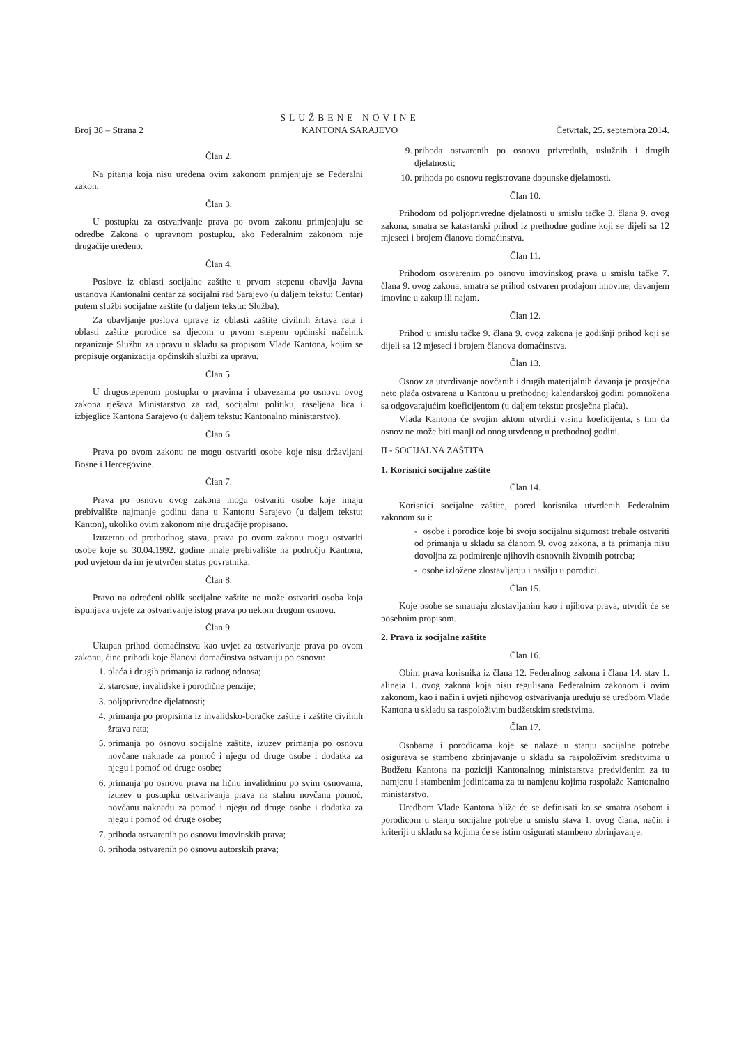Broj 38 – Strana 2
SLUŽBENE NOVINE
KANTONA SARAJEVO
Četvrtak, 25. septembra 2014.
Član 2.
Na pitanja koja nisu uređena ovim zakonom primjenjuje se Federalni zakon.
Član 3.
U postupku za ostvarivanje prava po ovom zakonu primjenjuju se odredbe Zakona o upravnom postupku, ako Federalnim zakonom nije drugačije uređeno.
Član 4.
Poslove iz oblasti socijalne zaštite u prvom stepenu obavlja Javna ustanova Kantonalni centar za socijalni rad Sarajevo (u daljem tekstu: Centar) putem službi socijalne zaštite (u daljem tekstu: Služba).
Za obavljanje poslova uprave iz oblasti zaštite civilnih žrtava rata i oblasti zaštite porodice sa djecom u prvom stepenu općinski načelnik organizuje Službu za upravu u skladu sa propisom Vlade Kantona, kojim se propisuje organizacija općinskih službi za upravu.
Član 5.
U drugostepenom postupku o pravima i obavezama po osnovu ovog zakona rješava Ministarstvo za rad, socijalnu politiku, raseljena lica i izbjeglice Kantona Sarajevo (u daljem tekstu: Kantonalno ministarstvo).
Član 6.
Prava po ovom zakonu ne mogu ostvariti osobe koje nisu državljani Bosne i Hercegovine.
Član 7.
Prava po osnovu ovog zakona mogu ostvariti osobe koje imaju prebivalište najmanje godinu dana u Kantonu Sarajevo (u daljem tekstu: Kanton), ukoliko ovim zakonom nije drugačije propisano.
Izuzetno od prethodnog stava, prava po ovom zakonu mogu ostvariti osobe koje su 30.04.1992. godine imale prebivalište na području Kantona, pod uvjetom da im je utvrđen status povratnika.
Član 8.
Pravo na određeni oblik socijalne zaštite ne može ostvariti osoba koja ispunjava uvjete za ostvarivanje istog prava po nekom drugom osnovu.
Član 9.
Ukupan prihod domaćinstva kao uvjet za ostvarivanje prava po ovom zakonu, čine prihodi koje članovi domaćinstva ostvaruju po osnovu:
1. plaća i drugih primanja iz radnog odnosa;
2. starosne, invalidske i porodične penzije;
3. poljoprivredne djelatnosti;
4. primanja po propisima iz invalidsko-boračke zaštite i zaštite civilnih žrtava rata;
5. primanja po osnovu socijalne zaštite, izuzev primanja po osnovu novčane naknade za pomoć i njegu od druge osobe i dodatka za njegu i pomoć od druge osobe;
6. primanja po osnovu prava na ličnu invalidninu po svim osnovama, izuzev u postupku ostvarivanja prava na stalnu novčanu pomoć, novčanu naknadu za pomoć i njegu od druge osobe i dodatka za njegu i pomoć od druge osobe;
7. prihoda ostvarenih po osnovu imovinskih prava;
8. prihoda ostvarenih po osnovu autorskih prava;
9. prihoda ostvarenih po osnovu privrednih, uslužnih i drugih djelatnosti;
10. prihoda po osnovu registrovane dopunske djelatnosti.
Član 10.
Prihodom od poljoprivredne djelatnosti u smislu tačke 3. člana 9. ovog zakona, smatra se katastarski prihod iz prethodne godine koji se dijeli sa 12 mjeseci i brojem članova domaćinstva.
Član 11.
Prihodom ostvarenim po osnovu imovinskog prava u smislu tačke 7. člana 9. ovog zakona, smatra se prihod ostvaren prodajom imovine, davanjem imovine u zakup ili najam.
Član 12.
Prihod u smislu tačke 9. člana 9. ovog zakona je godišnji prihod koji se dijeli sa 12 mjeseci i brojem članova domaćinstva.
Član 13.
Osnov za utvrđivanje novčanih i drugih materijalnih davanja je prosječna neto plaća ostvarena u Kantonu u prethodnoj kalendarskoj godini pomnožena sa odgovarajućim koeficijentom (u daljem tekstu: prosječna plaća).
Vlada Kantona će svojim aktom utvrditi visinu koeficijenta, s tim da osnov ne može biti manji od onog utvđenog u prethodnoj godini.
II - SOCIJALNA ZAŠTITA
1. Korisnici socijalne zaštite
Član 14.
Korisnici socijalne zaštite, pored korisnika utvrđenih Federalnim zakonom su i:
- osobe i porodice koje bi svoju socijalnu sigurnost trebale ostvariti od primanja u skladu sa članom 9. ovog zakona, a ta primanja nisu dovoljna za podmirenje njihovih osnovnih životnih potreba;
- osobe izložene zlostavljanju i nasilju u porodici.
Član 15.
Koje osobe se smatraju zlostavljanim kao i njihova prava, utvrdit će se posebnim propisom.
2. Prava iz socijalne zaštite
Član 16.
Obim prava korisnika iz člana 12. Federalnog zakona i člana 14. stav 1. alineja 1. ovog zakona koja nisu regulisana Federalnim zakonom i ovim zakonom, kao i način i uvjeti njihovog ostvarivanja uređuju se uredbom Vlade Kantona u skladu sa raspoloživim budžetskim sredstvima.
Član 17.
Osobama i porodicama koje se nalaze u stanju socijalne potrebe osigurava se stambeno zbrinjavanje u skladu sa raspoloživim sredstvima u Budžetu Kantona na poziciji Kantonalnog ministarstva predviđenim za tu namjenu i stambenim jedinicama za tu namjenu kojima raspolaže Kantonalno ministarstvo.
Uredbom Vlade Kantona bliže će se definisati ko se smatra osobom i porodicom u stanju socijalne potrebe u smislu stava 1. ovog člana, način i kriteriji u skladu sa kojima će se istim osigurati stambeno zbrinjavanje.